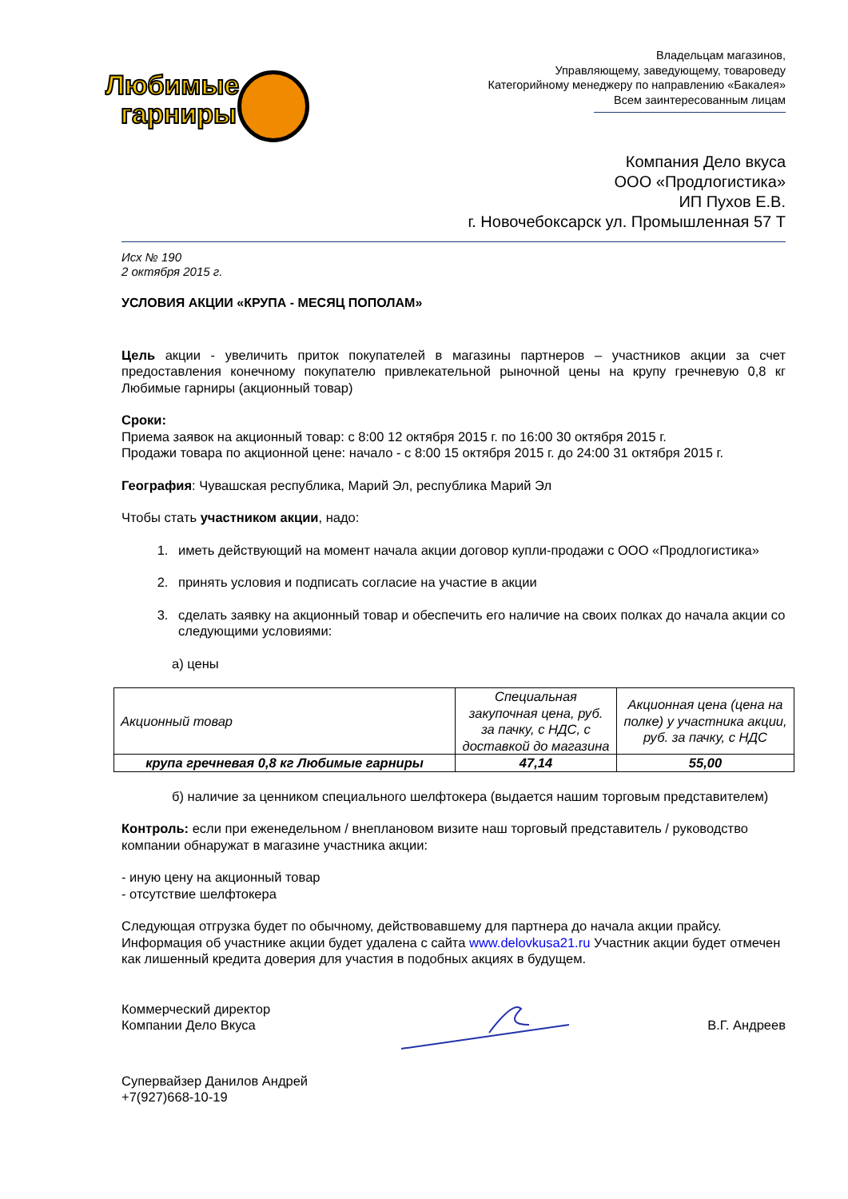Любимые
гарниры
Владельцам магазинов,
Управляющему, заведующему, товароведу
Категорийному менеджеру по направлению «Бакалея»
Всем заинтересованным лицам
Компания Дело вкуса
ООО «Продлогистика»
ИП Пухов Е.В.
г. Новочебоксарск ул. Промышленная 57 Т
Исх № 190
2 октября 2015 г.
УСЛОВИЯ АКЦИИ «КРУПА - МЕСЯЦ ПОПОЛАМ»
Цель акции - увеличить приток покупателей в магазины партнеров – участников акции за счет предоставления конечному покупателю привлекательной рыночной цены на крупу гречневую 0,8 кг Любимые гарниры (акционный товар)
Сроки:
Приема заявок на акционный товар: с 8:00 12 октября 2015 г. по 16:00 30 октября 2015 г.
Продажи товара по акционной цене: начало - с 8:00 15 октября 2015 г. до 24:00 31 октября 2015 г.
География: Чувашская республика, Марий Эл, республика Марий Эл
Чтобы стать участником акции, надо:
1. иметь действующий на момент начала акции договор купли-продажи с ООО «Продлогистика»
2. принять условия и подписать согласие на участие в акции
3. сделать заявку на акционный товар и обеспечить его наличие на своих полках до начала акции со следующими условиями:
а) цены
| Акционный товар | Специальная закупочная цена, руб. за пачку, с НДС, с доставкой до магазина | Акционная цена (цена на полке) у участника акции, руб. за пачку, с НДС |
| крупа гречневая 0,8 кг Любимые гарниры | 47,14 | 55,00 |
б) наличие за ценником специального шелфтокера (выдается нашим торговым представителем)
Контроль: если при еженедельном / внеплановом визите наш торговый представитель / руководство компании обнаружат в магазине участника акции:
- иную цену на акционный товар
- отсутствие шелфтокера
Следующая отгрузка будет по обычному, действовавшему для партнера до начала акции прайсу. Информация об участнике акции будет удалена с сайта www.delovkusa21.ru Участник акции будет отмечен как лишенный кредита доверия для участия в подобных акциях в будущем.
Коммерческий директор
Компании Дело Вкуса
В.Г. Андреев
Супервайзер Данилов Андрей
+7(927)668-10-19